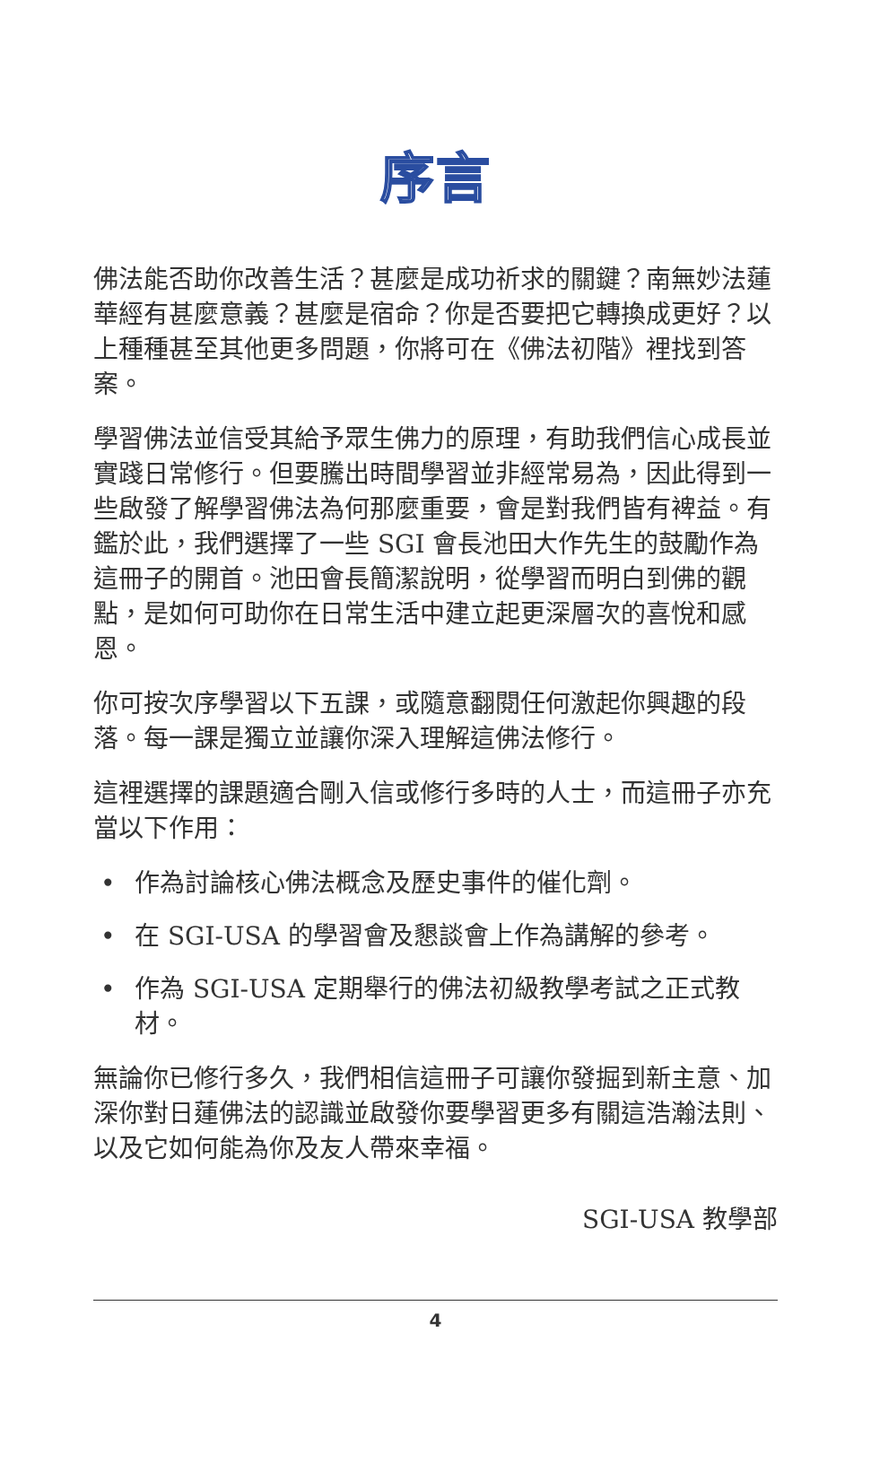序言
佛法能否助你改善生活？甚麼是成功祈求的關鍵？南無妙法蓮華經有甚麼意義？甚麼是宿命？你是否要把它轉換成更好？以上種種甚至其他更多問題，你將可在《佛法初階》裡找到答案。
學習佛法並信受其給予眾生佛力的原理，有助我們信心成長並實踐日常修行。但要騰出時間學習並非經常易為，因此得到一些啟發了解學習佛法為何那麼重要，會是對我們皆有裨益。有鑑於此，我們選擇了一些 SGI 會長池田大作先生的鼓勵作為這冊子的開首。池田會長簡潔說明，從學習而明白到佛的觀點，是如何可助你在日常生活中建立起更深層次的喜悅和感恩。
你可按次序學習以下五課，或隨意翻閱任何激起你興趣的段落。每一課是獨立並讓你深入理解這佛法修行。
這裡選擇的課題適合剛入信或修行多時的人士，而這冊子亦充當以下作用：
• 作為討論核心佛法概念及歷史事件的催化劑。
• 在 SGI-USA 的學習會及懇談會上作為講解的參考。
• 作為 SGI-USA 定期舉行的佛法初級教學考試之正式教材。
無論你已修行多久，我們相信這冊子可讓你發掘到新主意、加深你對日蓮佛法的認識並啟發你要學習更多有關這浩瀚法則、以及它如何能為你及友人帶來幸福。
SGI-USA 教學部
4